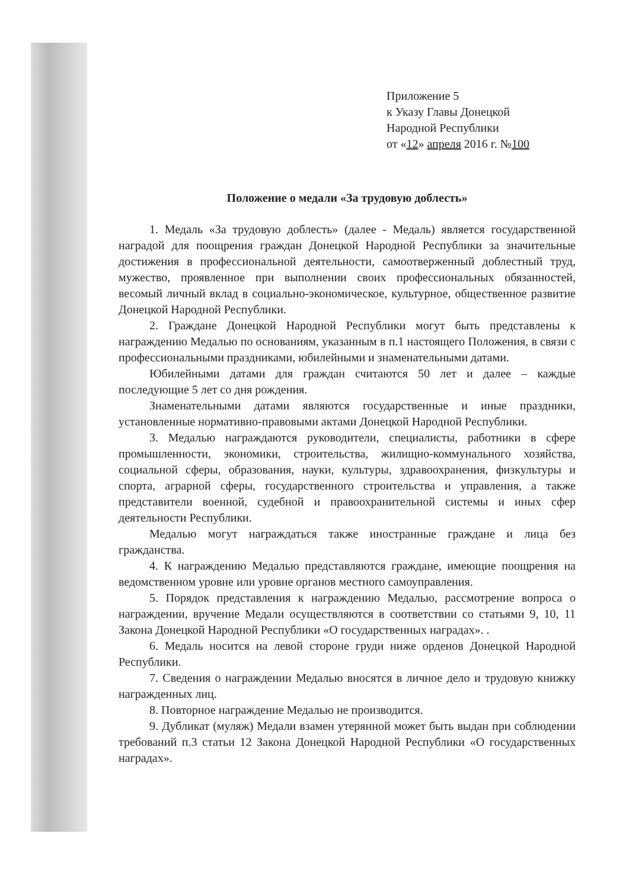Приложение 5
к Указу Главы Донецкой
Народной Республики
от «12» апреля 2016 г. №100
Положение о медали «За трудовую доблесть»
1. Медаль «За трудовую доблесть» (далее - Медаль) является государственной наградой для поощрения граждан Донецкой Народной Республики за значительные достижения в профессиональной деятельности, самоотверженный доблестный труд, мужество, проявленное при выполнении своих профессиональных обязанностей, весомый личный вклад в социально-экономическое, культурное, общественное развитие Донецкой Народной Республики.
2. Граждане Донецкой Народной Республики могут быть представлены к награждению Медалью по основаниям, указанным в п.1 настоящего Положения, в связи с профессиональными праздниками, юбилейными и знаменательными датами.
Юбилейными датами для граждан считаются 50 лет и далее – каждые последующие 5 лет со дня рождения.
Знаменательными датами являются государственные и иные праздники, установленные нормативно-правовыми актами Донецкой Народной Республики.
3. Медалью награждаются руководители, специалисты, работники в сфере промышленности, экономики, строительства, жилищно-коммунального хозяйства, социальной сферы, образования, науки, культуры, здравоохранения, физкультуры и спорта, аграрной сферы, государственного строительства и управления, а также представители военной, судебной и правоохранительной системы и иных сфер деятельности Республики.
Медалью могут награждаться также иностранные граждане и лица без гражданства.
4. К награждению Медалью представляются граждане, имеющие поощрения на ведомственном уровне или уровне органов местного самоуправления.
5. Порядок представления к награждению Медалью, рассмотрение вопроса о награждении, вручение Медали осуществляются в соответствии со статьями 9, 10, 11 Закона Донецкой Народной Республики «О государственных наградах». .
6. Медаль носится на левой стороне груди ниже орденов Донецкой Народной Республики.
7. Сведения о награждении Медалью вносятся в личное дело и трудовую книжку награжденных лиц.
8. Повторное награждение Медалью не производится.
9. Дубликат (муляж) Медали взамен утерянной может быть выдан при соблюдении требований п.3 статьи 12 Закона Донецкой Народной Республики «О государственных наградах».